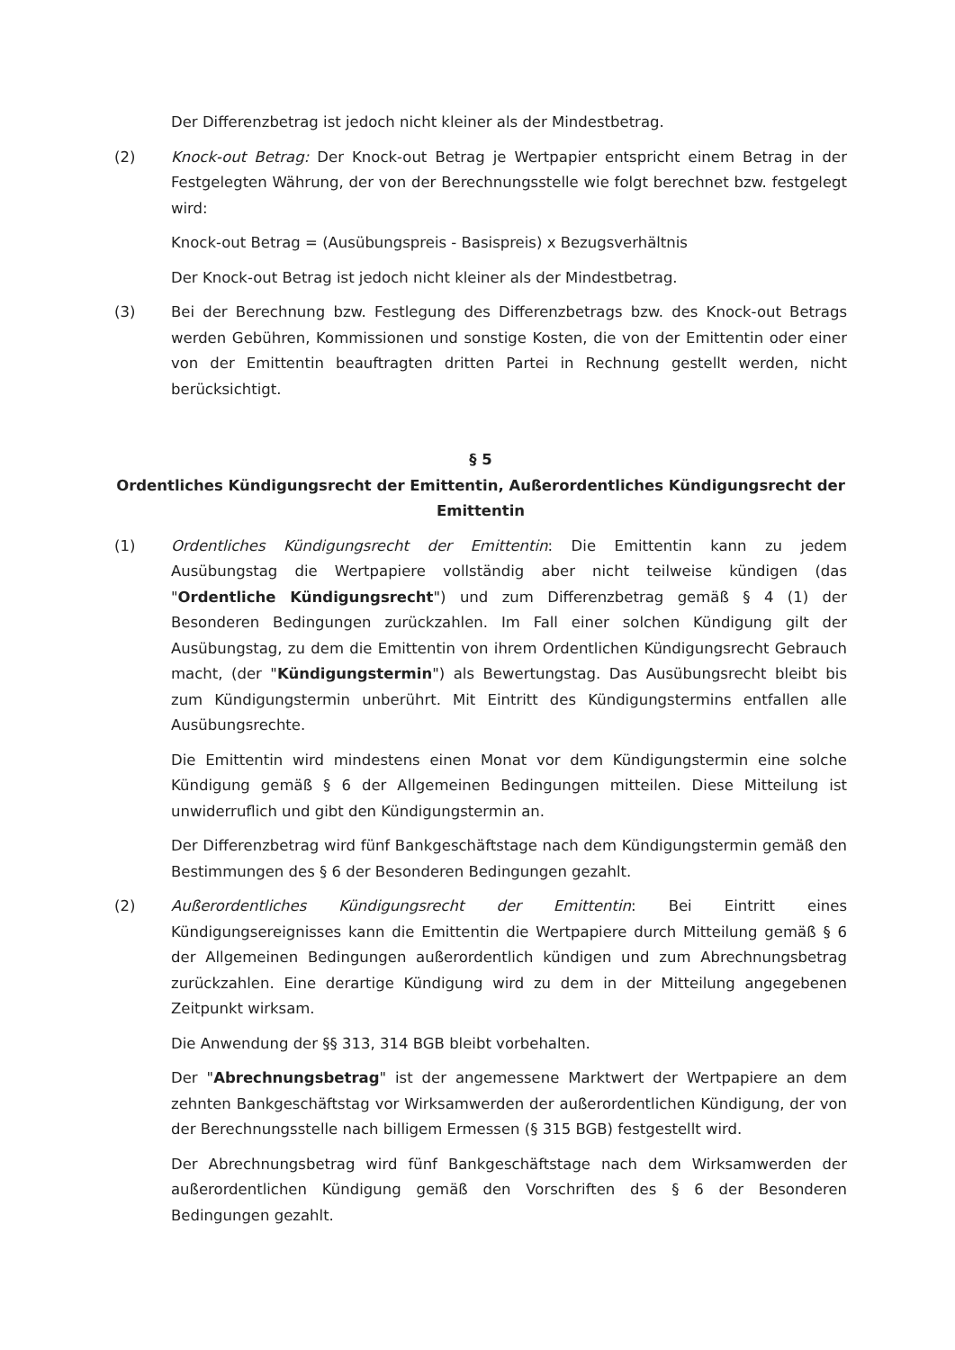Der Differenzbetrag ist jedoch nicht kleiner als der Mindestbetrag.
(2) Knock-out Betrag: Der Knock-out Betrag je Wertpapier entspricht einem Betrag in der Festgelegten Währung, der von der Berechnungsstelle wie folgt berechnet bzw. festgelegt wird:
Knock-out Betrag = (Ausübungspreis - Basispreis) x Bezugsverhältnis
Der Knock-out Betrag ist jedoch nicht kleiner als der Mindestbetrag.
(3) Bei der Berechnung bzw. Festlegung des Differenzbetrags bzw. des Knock-out Betrags werden Gebühren, Kommissionen und sonstige Kosten, die von der Emittentin oder einer von der Emittentin beauftragten dritten Partei in Rechnung gestellt werden, nicht berücksichtigt.
§ 5
Ordentliches Kündigungsrecht der Emittentin, Außerordentliches Kündigungsrecht der Emittentin
(1) Ordentliches Kündigungsrecht der Emittentin: Die Emittentin kann zu jedem Ausübungstag die Wertpapiere vollständig aber nicht teilweise kündigen (das "Ordentliche Kündigungsrecht") und zum Differenzbetrag gemäß § 4 (1) der Besonderen Bedingungen zurückzahlen. Im Fall einer solchen Kündigung gilt der Ausübungstag, zu dem die Emittentin von ihrem Ordentlichen Kündigungsrecht Gebrauch macht, (der "Kündigungstermin") als Bewertungstag. Das Ausübungsrecht bleibt bis zum Kündigungstermin unberührt. Mit Eintritt des Kündigungstermins entfallen alle Ausübungsrechte.
Die Emittentin wird mindestens einen Monat vor dem Kündigungstermin eine solche Kündigung gemäß § 6 der Allgemeinen Bedingungen mitteilen. Diese Mitteilung ist unwiderruflich und gibt den Kündigungstermin an.
Der Differenzbetrag wird fünf Bankgeschäftstage nach dem Kündigungstermin gemäß den Bestimmungen des § 6 der Besonderen Bedingungen gezahlt.
(2) Außerordentliches Kündigungsrecht der Emittentin: Bei Eintritt eines Kündigungsereignisses kann die Emittentin die Wertpapiere durch Mitteilung gemäß § 6 der Allgemeinen Bedingungen außerordentlich kündigen und zum Abrechnungsbetrag zurückzahlen. Eine derartige Kündigung wird zu dem in der Mitteilung angegebenen Zeitpunkt wirksam.
Die Anwendung der §§ 313, 314 BGB bleibt vorbehalten.
Der "Abrechnungsbetrag" ist der angemessene Marktwert der Wertpapiere an dem zehnten Bankgeschäftstag vor Wirksamwerden der außerordentlichen Kündigung, der von der Berechnungsstelle nach billigem Ermessen (§ 315 BGB) festgestellt wird.
Der Abrechnungsbetrag wird fünf Bankgeschäftstage nach dem Wirksamwerden der außerordentlichen Kündigung gemäß den Vorschriften des § 6 der Besonderen Bedingungen gezahlt.